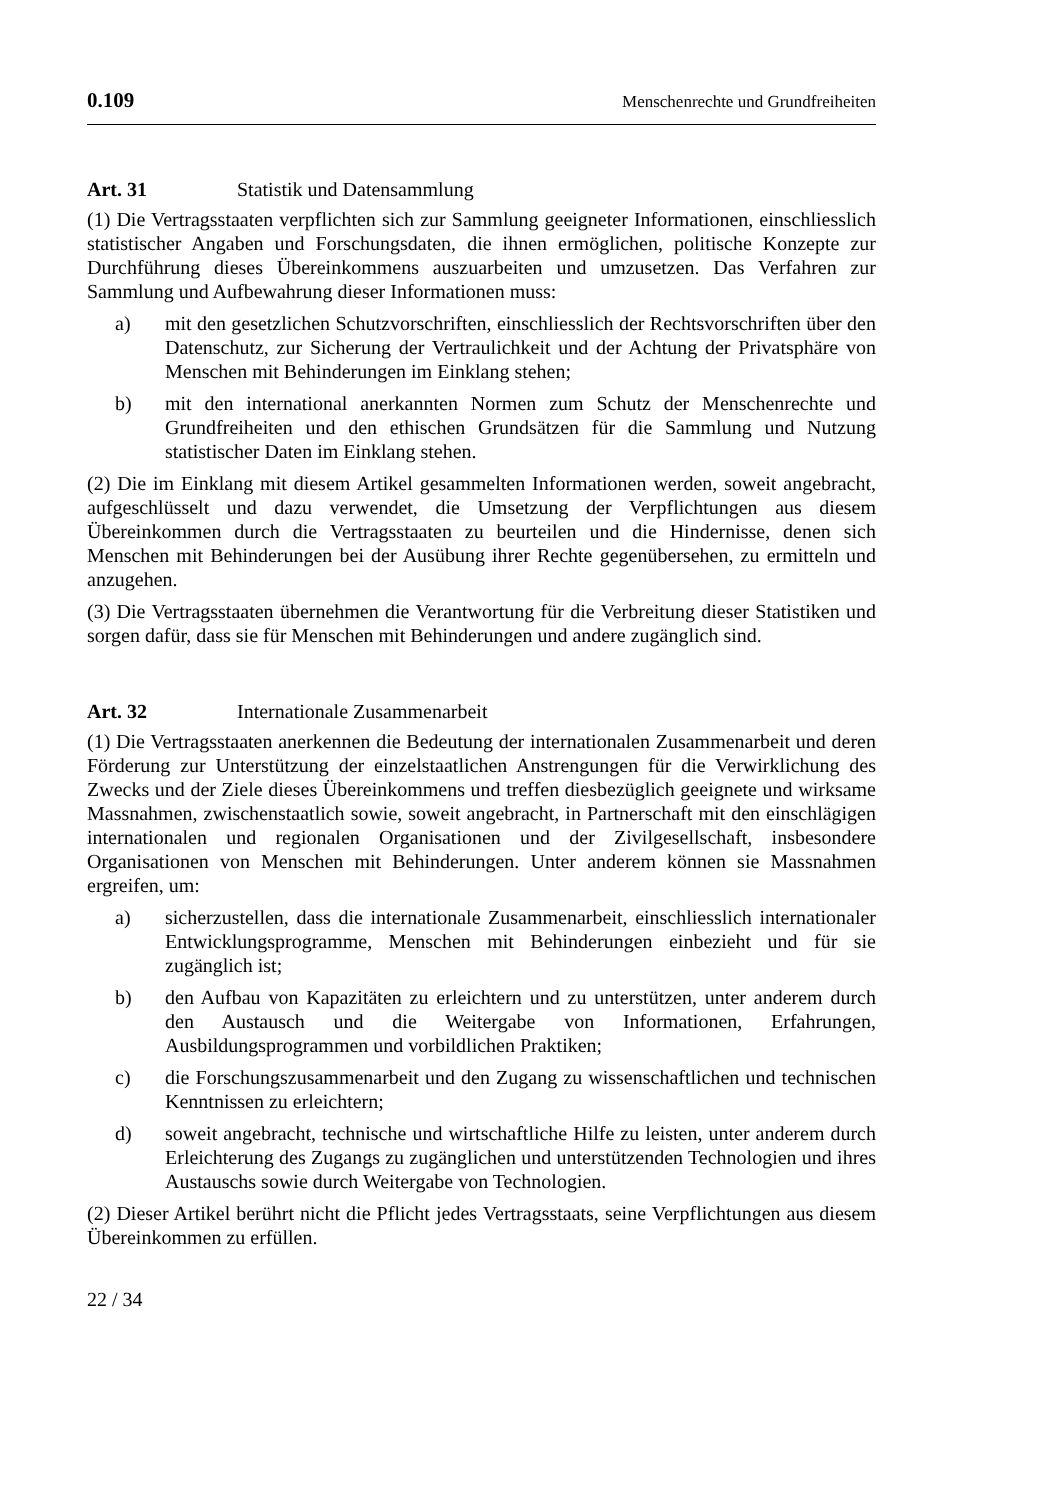0.109 Menschenrechte und Grundfreiheiten
Art. 31 Statistik und Datensammlung
(1) Die Vertragsstaaten verpflichten sich zur Sammlung geeigneter Informationen, einschliesslich statistischer Angaben und Forschungsdaten, die ihnen ermöglichen, politische Konzepte zur Durchführung dieses Übereinkommens auszuarbeiten und umzusetzen. Das Verfahren zur Sammlung und Aufbewahrung dieser Informationen muss:
a) mit den gesetzlichen Schutzvorschriften, einschliesslich der Rechtsvorschriften über den Datenschutz, zur Sicherung der Vertraulichkeit und der Achtung der Privatsphäre von Menschen mit Behinderungen im Einklang stehen;
b) mit den international anerkannten Normen zum Schutz der Menschenrechte und Grundfreiheiten und den ethischen Grundsätzen für die Sammlung und Nutzung statistischer Daten im Einklang stehen.
(2) Die im Einklang mit diesem Artikel gesammelten Informationen werden, soweit angebracht, aufgeschlüsselt und dazu verwendet, die Umsetzung der Verpflichtungen aus diesem Übereinkommen durch die Vertragsstaaten zu beurteilen und die Hindernisse, denen sich Menschen mit Behinderungen bei der Ausübung ihrer Rechte gegenübersehen, zu ermitteln und anzugehen.
(3) Die Vertragsstaaten übernehmen die Verantwortung für die Verbreitung dieser Statistiken und sorgen dafür, dass sie für Menschen mit Behinderungen und andere zugänglich sind.
Art. 32 Internationale Zusammenarbeit
(1) Die Vertragsstaaten anerkennen die Bedeutung der internationalen Zusammenarbeit und deren Förderung zur Unterstützung der einzelstaatlichen Anstrengungen für die Verwirklichung des Zwecks und der Ziele dieses Übereinkommens und treffen diesbezüglich geeignete und wirksame Massnahmen, zwischenstaatlich sowie, soweit angebracht, in Partnerschaft mit den einschlägigen internationalen und regionalen Organisationen und der Zivilgesellschaft, insbesondere Organisationen von Menschen mit Behinderungen. Unter anderem können sie Massnahmen ergreifen, um:
a) sicherzustellen, dass die internationale Zusammenarbeit, einschliesslich internationaler Entwicklungsprogramme, Menschen mit Behinderungen einbezieht und für sie zugänglich ist;
b) den Aufbau von Kapazitäten zu erleichtern und zu unterstützen, unter anderem durch den Austausch und die Weitergabe von Informationen, Erfahrungen, Ausbildungsprogrammen und vorbildlichen Praktiken;
c) die Forschungszusammenarbeit und den Zugang zu wissenschaftlichen und technischen Kenntnissen zu erleichtern;
d) soweit angebracht, technische und wirtschaftliche Hilfe zu leisten, unter anderem durch Erleichterung des Zugangs zu zugänglichen und unterstützenden Technologien und ihres Austauschs sowie durch Weitergabe von Technologien.
(2) Dieser Artikel berührt nicht die Pflicht jedes Vertragsstaats, seine Verpflichtungen aus diesem Übereinkommen zu erfüllen.
22 / 34